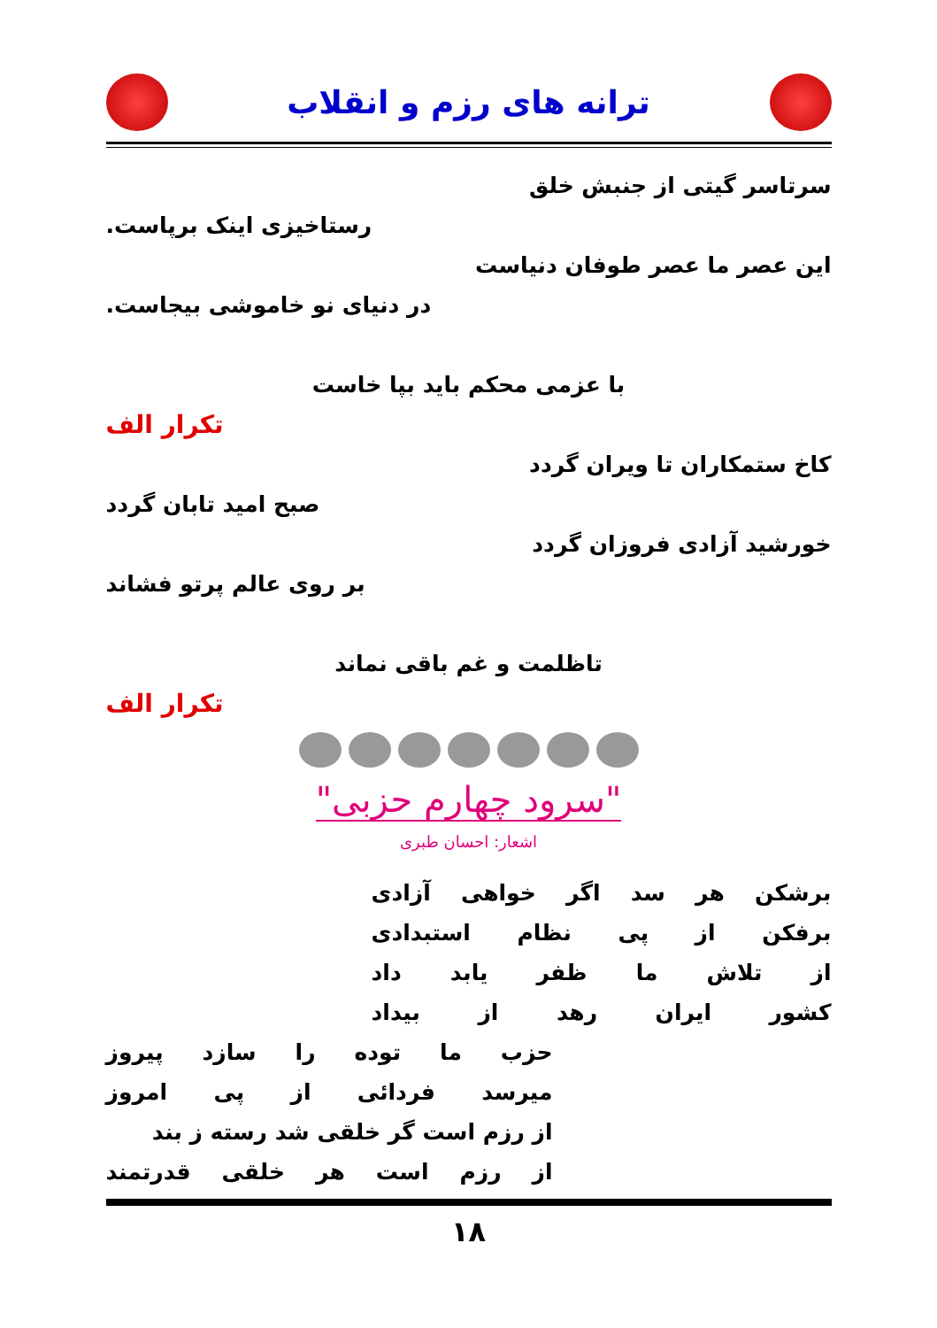ترانه های رزم و انقلاب
سرتاسر گیتی از جنبش خلق
رستاخیزی اینک برپاست.
این عصر ما عصر طوفان دنیاست
در دنیای نو خاموشی بیجاست.
با عزمی محکم باید بپا خاست
تکرار الف
کاخ ستمکاران تا ویران گردد
صبح امید تابان گردد
خورشید آزادی فروزان گردد
بر روی عالم پرتو فشاند
تاظلمت و غم باقی نماند
تکرار الف
"سرود چهارم حزبی"
اشعار: احسان طبری
برشکن هر سد اگر خواهی آزادی
برفکن از پی نظام استبدادی
از تلاش ما ظفر یابد داد
کشور ایران رهد از بیداد
حزب ما توده را سازد پیروز
میرسد فردائی از پی امروز
از رزم است گر خلقی شد رسته ز بند
از رزم است هر خلقی قدرتمند
۱۸